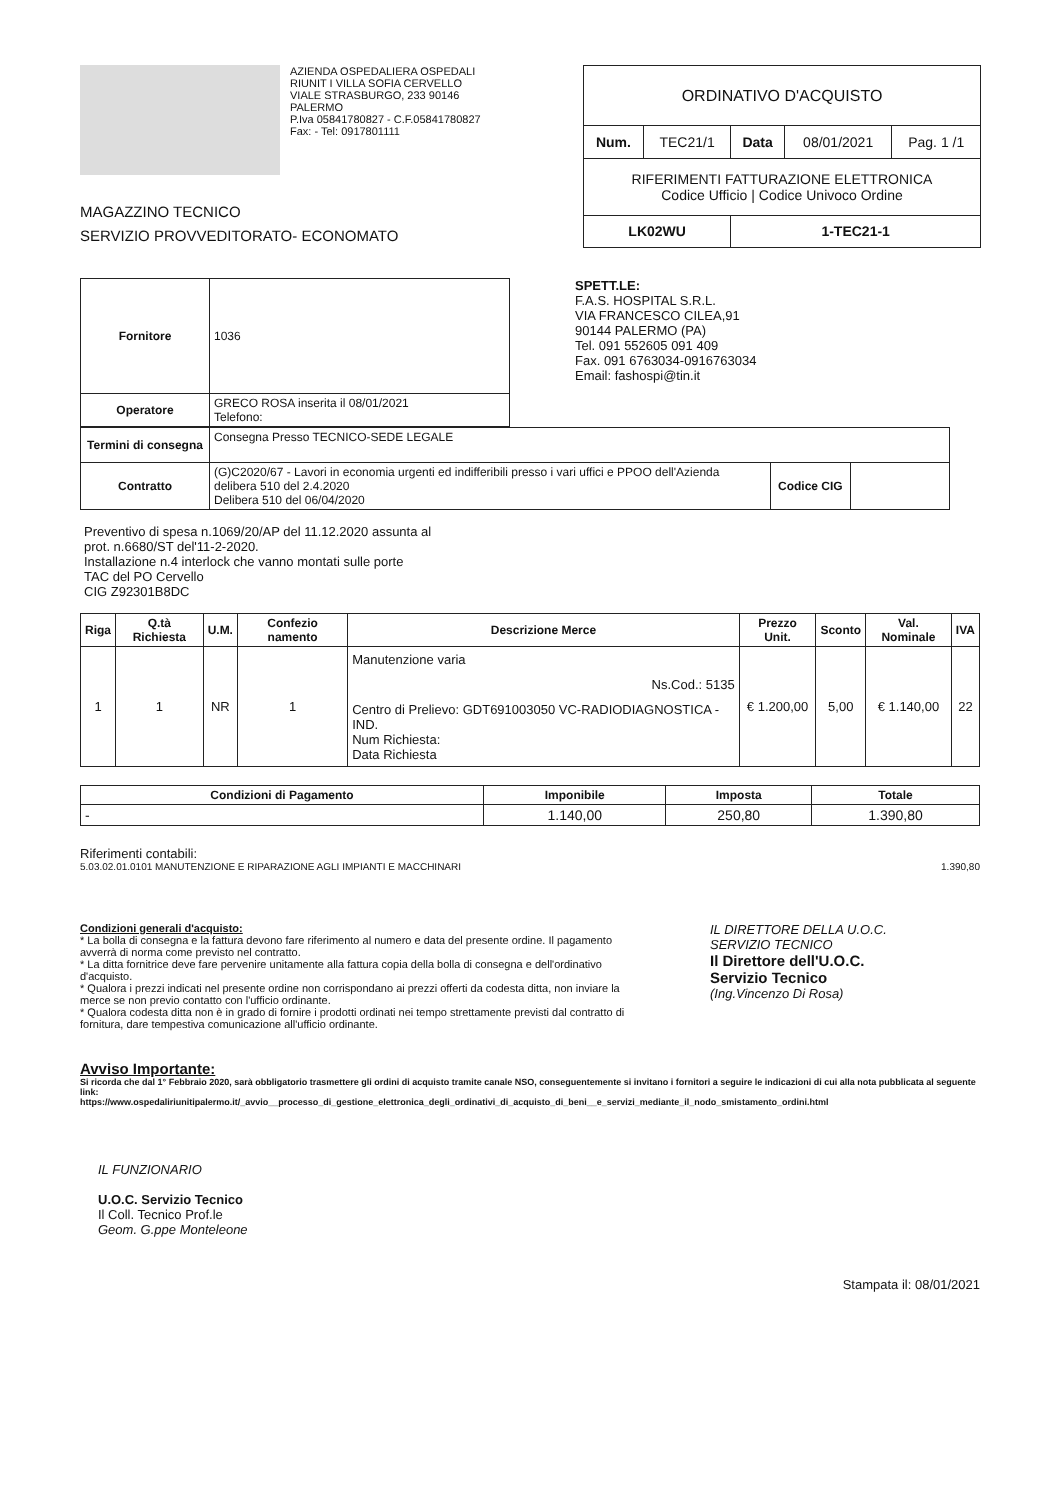AZIENDA OSPEDALIERA OSPEDALI
RIUNIT I VILLA SOFIA CERVELLO
VIALE STRASBURGO, 233 90146
PALERMO
P.Iva 05841780827 - C.F.05841780827
Fax: - Tel: 0917801111
MAGAZZINO TECNICO
SERVIZIO PROVVEDITORATO- ECONOMATO
| ORDINATIVO D'ACQUISTO | | | | |
| Num. | TEC21/1 | Data | 08/01/2021 | Pag. 1 /1 |
| RIFERIMENTI FATTURAZIONE ELETTRONICA Codice Ufficio / Codice Univoco Ordine | | | | |
| LK02WU | | 1-TEC21-1 | | |
| Fornitore | 1036 |
| Operatore | GRECO ROSA inserita il 08/01/2021 Telefono: |
SPETT.LE:
F.A.S. HOSPITAL S.R.L.
VIA FRANCESCO CILEA,91
90144 PALERMO (PA)
Tel. 091 552605 091 409
Fax. 091 6763034-0916763034
Email: fashospi@tin.it
| Termini di consegna | Consegna Presso TECNICO-SEDE LEGALE | | |
| Contratto | (G)C2020/67 - Lavori in economia urgenti ed indifferibili presso i vari uffici e PPOO dell'Azienda delibera 510 del 2.4.2020 Delibera 510 del 06/04/2020 | Codice CIG | |
Preventivo di spesa n.1069/20/AP del 11.12.2020 assunta al
prot. n.6680/ST del'11-2-2020.
Installazione n.4 interlock che vanno montati sulle porte
TAC del PO Cervello
CIG Z92301B8DC
| Riga | Q.tà Richiesta | U.M. | Confezio namento | Descrizione Merce | Prezzo Unit. | Sconto | Val. Nominale | IVA |
| --- | --- | --- | --- | --- | --- | --- | --- | --- |
| 1 | 1 | NR | 1 | Manutenzione varia Ns.Cod.: 5135 Centro di Prelievo: GDT691003050 VC-RADIODIAGNOSTICA - IND. Num Richiesta: Data Richiesta | € 1.200,00 | 5,00 | € 1.140,00 | 22 |
| Condizioni di Pagamento | Imponibile | Imposta | Totale |
| --- | --- | --- | --- |
| - | 1.140,00 | 250,80 | 1.390,80 |
Riferimenti contabili:
5.03.02.01.0101 MANUTENZIONE E RIPARAZIONE AGLI IMPIANTI E MACCHINARI 1.390,80
Condizioni generali d'acquisto:
* La bolla di consegna e la fattura devono fare riferimento al numero e data del presente ordine. Il pagamento avverrà di norma come previsto nel contratto.
* La ditta fornitrice deve fare pervenire unitamente alla fattura copia della bolla di consegna e dell'ordinativo d'acquisto.
* Qualora i prezzi indicati nel presente ordine non corrispondano ai prezzi offerti da codesta ditta, non inviare la merce se non previo contatto con l'ufficio ordinante.
* Qualora codesta ditta non è in grado di fornire i prodotti ordinati nei tempo strettamente previsti dal contratto di fornitura, dare tempestiva comunicazione all'ufficio ordinante.
IL DIRETTORE DELLA U.O.C.
SERVIZIO TECNICO
Il Direttore dell'U.O.C.
Servizio Tecnico
(Ing.Vincenzo Di Rosa)
Avviso Importante:
Si ricorda che dal 1° Febbraio 2020, sarà obbligatorio trasmettere gli ordini di acquisto tramite canale NSO, conseguentemente si invitano i fornitori a seguire le indicazioni di cui alla nota pubblicata al seguente link:
https://www.ospedaliriunitipalermo.it/_avvio__processo_di_gestione_elettronica_degli_ordinativi_di_acquisto_di_beni__e_servizi_mediante_il_nodo_smistamento_ordini.html
IL FUNZIONARIO
U.O.C. Servizio Tecnico
Il Coll. Tecnico Prof.le
Geom. G.ppe Monteleone
Stampata il: 08/01/2021